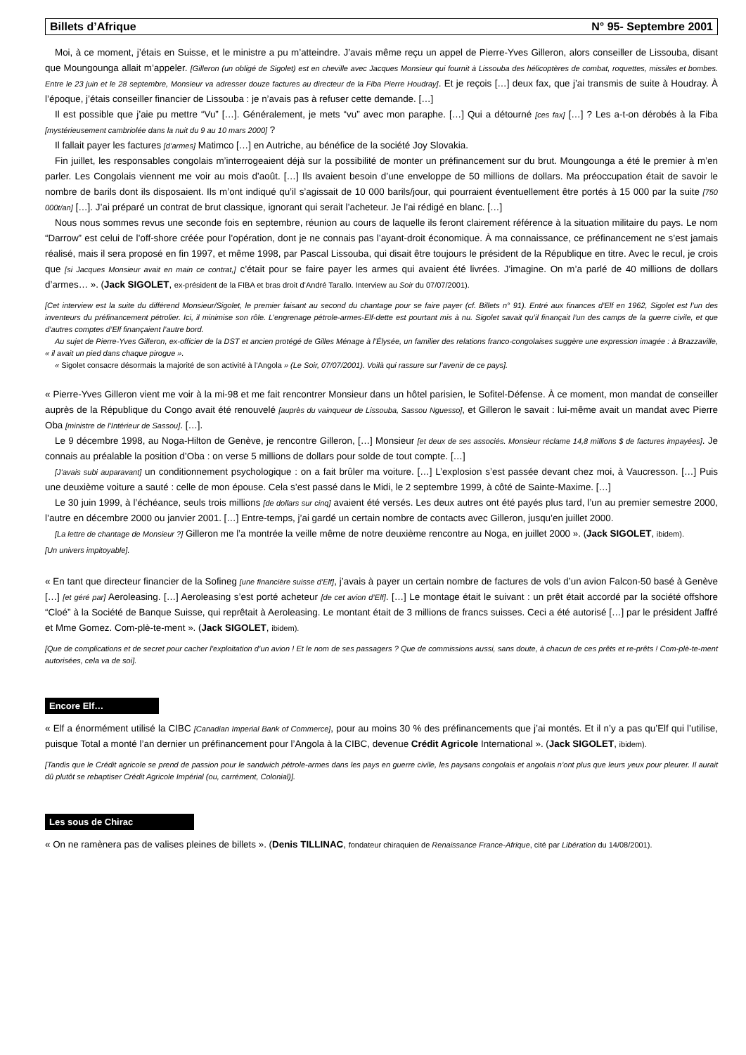Billets d’Afrique N° 95- Septembre 2001
Moi, à ce moment, j’étais en Suisse, et le ministre a pu m’atteindre. J’avais même reçu un appel de Pierre-Yves Gilleron, alors conseiller de Lissouba, disant que Moungounga allait m’appeler. [Gilleron (un obligé de Sigolet) est en cheville avec Jacques Monsieur qui fournit à Lissouba des hélicoptères de combat, roquettes, missiles et bombes. Entre le 23 juin et le 28 septembre, Monsieur va adresser douze factures au directeur de la Fiba Pierre Houdray]. Et je reçois […] deux fax, que j’ai transmis de suite à Houdray. À l’époque, j’étais conseiller financier de Lissouba : je n’avais pas à refuser cette demande. […]
Il est possible que j’aie pu mettre “Vu” […]. Généralement, je mets “vu” avec mon paraphe. […] Qui a détourné [ces fax] […] ? Les a-t-on dérobés à la Fiba [mystérieusement cambriolée dans la nuit du 9 au 10 mars 2000] ?
Il fallait payer les factures [d’armes] Matimco […] en Autriche, au bénéfice de la société Joy Slovakia.
Fin juillet, les responsables congolais m’interrogeaient déjà sur la possibilité de monter un préfinancement sur du brut. Moungounga a été le premier à m’en parler. Les Congolais viennent me voir au mois d’août. […] Ils avaient besoin d’une enveloppe de 50 millions de dollars. Ma préoccupation était de savoir le nombre de barils dont ils disposaient. Ils m’ont indiqué qu’il s’agissait de 10 000 barils/jour, qui pourraient éventuellement être portés à 15 000 par la suite [750 000t/an] […]. J’ai préparé un contrat de brut classique, ignorant qui serait l’acheteur. Je l’ai rédigé en blanc. […]
Nous nous sommes revus une seconde fois en septembre, réunion au cours de laquelle ils feront clairement référence à la situation militaire du pays. Le nom “Darrow” est celui de l’off-shore créée pour l’opération, dont je ne connais pas l’ayant-droit économique. À ma connaissance, ce préfinancement ne s’est jamais réalisé, mais il sera proposé en fin 1997, et même 1998, par Pascal Lissouba, qui disait être toujours le président de la République en titre. Avec le recul, je crois que [si Jacques Monsieur avait en main ce contrat,] c’était pour se faire payer les armes qui avaient été livrées. J’imagine. On m’a parlé de 40 millions de dollars d’armes… ». (Jack SIGOLET, ex-président de la FIBA et bras droit d’André Tarallo. Interview au Soir du 07/07/2001).
[Cet interview est la suite du différend Monsieur/Sigolet, le premier faisant au second du chantage pour se faire payer (cf. Billets n° 91). Entré aux finances d’Elf en 1962, Sigolet est l’un des inventeurs du préfinancement pétrolier. Ici, il minimise son rôle. L’engrenage pétrole-armes-Elf-dette est pourtant mis à nu. Sigolet savait qu’il finançait l’un des camps de la guerre civile, et que d’autres comptes d’Elf finançaient l’autre bord.
Au sujet de Pierre-Yves Gilleron, ex-officier de la DST et ancien protégé de Gilles Ménage à l’Élysée, un familier des relations franco-congolaises suggère une expression imagée : à Brazzaville, « il avait un pied dans chaque pirogue ».
« Sigolet consacre désormais la majorité de son activité à l’Angola » (Le Soir, 07/07/2001). Voilà qui rassure sur l’avenir de ce pays].
« Pierre-Yves Gilleron vient me voir à la mi-98 et me fait rencontrer Monsieur dans un hôtel parisien, le Sofitel-Défense. À ce moment, mon mandat de conseiller auprès de la République du Congo avait été renouvelé [auprès du vainqueur de Lissouba, Sassou Nguesso], et Gilleron le savait : lui-même avait un mandat avec Pierre Oba [ministre de l’Intérieur de Sassou]. […].
Le 9 décembre 1998, au Noga-Hilton de Genève, je rencontre Gilleron, […] Monsieur [et deux de ses associés. Monsieur réclame 14,8 millions $ de factures impayées]. Je connais au préalable la position d’Oba : on verse 5 millions de dollars pour solde de tout compte. […]
[J’avais subi auparavant] un conditionnement psychologique : on a fait brûler ma voiture. […] L’explosion s’est passée devant chez moi, à Vaucresson. […] Puis une deuxième voiture a sauté : celle de mon épouse. Cela s’est passé dans le Midi, le 2 septembre 1999, à côté de Sainte-Maxime. […]
Le 30 juin 1999, à l’échéance, seuls trois millions [de dollars sur cinq] avaient été versés. Les deux autres ont été payés plus tard, l’un au premier semestre 2000, l’autre en décembre 2000 ou janvier 2001. […] Entre-temps, j’ai gardé un certain nombre de contacts avec Gilleron, jusqu’en juillet 2000.
[La lettre de chantage de Monsieur ?] Gilleron me l’a montrée la veille même de notre deuxième rencontre au Noga, en juillet 2000 ». (Jack SIGOLET, ibidem).
[Un univers impitoyable].
« En tant que directeur financier de la Sofineg [une financière suisse d’Elf], j’avais à payer un certain nombre de factures de vols d’un avion Falcon-50 basé à Genève […] [et géré par] Aeroleasing. […] Aeroleasing s’est porté acheteur [de cet avion d’Elf]. […] Le montage était le suivant : un prêt était accordé par la société offshore “Cloé” à la Société de Banque Suisse, qui reprêtait à Aeroleasing. Le montant était de 3 millions de francs suisses. Ceci a été autorisé […] par le président Jaffré et Mme Gomez. Com-plè-te-ment ». (Jack SIGOLET, ibidem).
[Que de complications et de secret pour cacher l’exploitation d’un avion ! Et le nom de ses passagers ? Que de commissions aussi, sans doute, à chacun de ces prêts et re-prêts ! Com-plè-te-ment autorisées, cela va de soi].
Encore Elf…
« Elf a énormément utilisé la CIBC [Canadian Imperial Bank of Commerce], pour au moins 30 % des préfinancements que j’ai montés. Et il n’y a pas qu’Elf qui l’utilise, puisque Total a monté l’an dernier un préfinancement pour l’Angola à la CIBC, devenue Crédit Agricole International ». (Jack SIGOLET, ibidem).
[Tandis que le Crédit agricole se prend de passion pour le sandwich pétrole-armes dans les pays en guerre civile, les paysans congolais et angolais n’ont plus que leurs yeux pour pleurer. Il aurait dû plutôt se rebaptiser Crédit Agricole Impérial (ou, carrément, Colonial)].
Les sous de Chirac
« On ne ramènera pas de valises pleines de billets ». (Denis TILLINAC, fondateur chiraquien de Renaissance France-Afrique, cité par Libération du 14/08/2001).